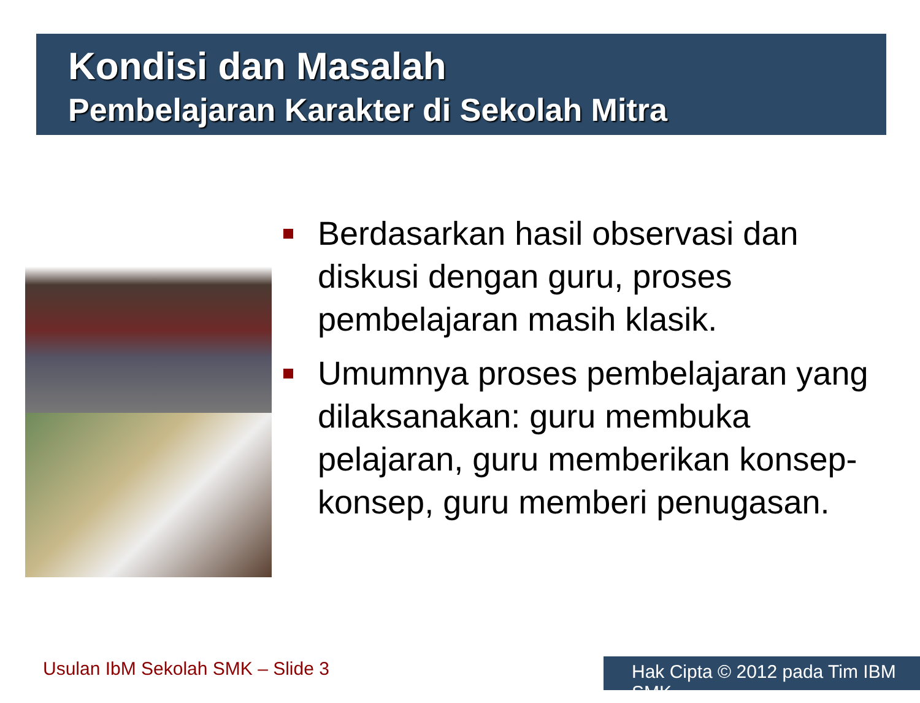Kondisi dan Masalah
Pembelajaran Karakter di Sekolah Mitra
Berdasarkan hasil observasi dan diskusi dengan guru, proses pembelajaran masih klasik.
Umumnya proses pembelajaran yang dilaksanakan: guru membuka pelajaran, guru memberikan konsep-konsep, guru memberi penugasan.
Usulan IbM Sekolah SMK – Slide 3
Hak Cipta © 2012 pada Tim IBM SMK